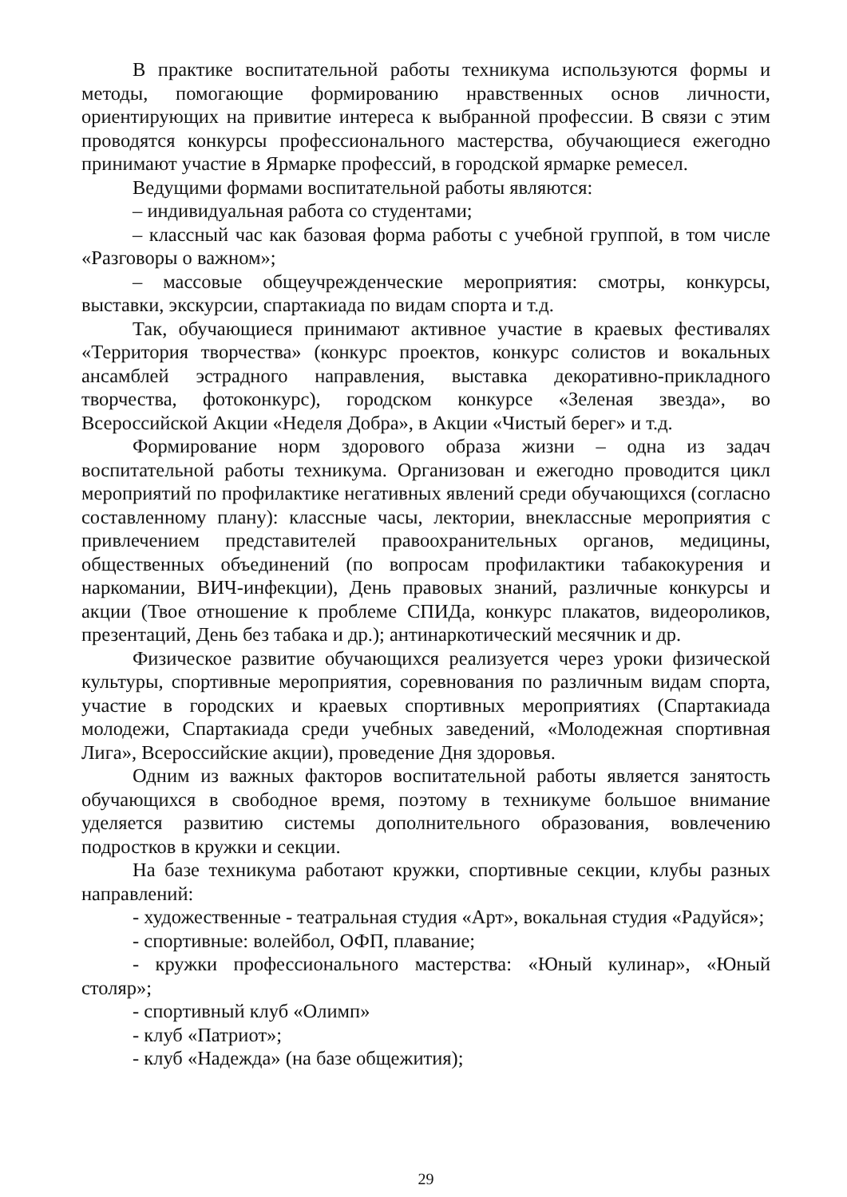В практике воспитательной работы техникума используются формы и методы, помогающие формированию нравственных основ личности, ориентирующих на привитие интереса к выбранной профессии. В связи с этим проводятся конкурсы профессионального мастерства, обучающиеся ежегодно принимают участие в Ярмарке профессий, в городской ярмарке ремесел.
Ведущими формами воспитательной работы являются:
– индивидуальная работа со студентами;
– классный час как базовая форма работы с учебной группой, в том числе «Разговоры о важном»;
– массовые общеучрежденческие мероприятия: смотры, конкурсы, выставки, экскурсии, спартакиада по видам спорта и т.д.
Так, обучающиеся принимают активное участие в краевых фестивалях «Территория творчества» (конкурс проектов, конкурс солистов и вокальных ансамблей эстрадного направления, выставка декоративно-прикладного творчества, фотоконкурс), городском конкурсе «Зеленая звезда», во Всероссийской Акции «Неделя Добра», в Акции «Чистый берег» и т.д.
Формирование норм здорового образа жизни – одна из задач воспитательной работы техникума. Организован и ежегодно проводится цикл мероприятий по профилактике негативных явлений среди обучающихся (согласно составленному плану): классные часы, лектории, внеклассные мероприятия с привлечением представителей правоохранительных органов, медицины, общественных объединений (по вопросам профилактики табакокурения и наркомании, ВИЧ-инфекции), День правовых знаний, различные конкурсы и акции (Твое отношение к проблеме СПИДа, конкурс плакатов, видеороликов, презентаций, День без табака и др.); антинаркотический месячник и др.
Физическое развитие обучающихся реализуется через уроки физической культуры, спортивные мероприятия, соревнования по различным видам спорта, участие в городских и краевых спортивных мероприятиях (Спартакиада молодежи, Спартакиада среди учебных заведений, «Молодежная спортивная Лига», Всероссийские акции), проведение Дня здоровья.
Одним из важных факторов воспитательной работы является занятость обучающихся в свободное время, поэтому в техникуме большое внимание уделяется развитию системы дополнительного образования, вовлечению подростков в кружки и секции.
На базе техникума работают кружки, спортивные секции, клубы разных направлений:
- художественные - театральная студия «Арт», вокальная студия «Радуйся»;
- спортивные: волейбол, ОФП, плавание;
- кружки профессионального мастерства: «Юный кулинар», «Юный столяр»;
- спортивный клуб «Олимп»
- клуб «Патриот»;
- клуб «Надежда» (на базе общежития);
29